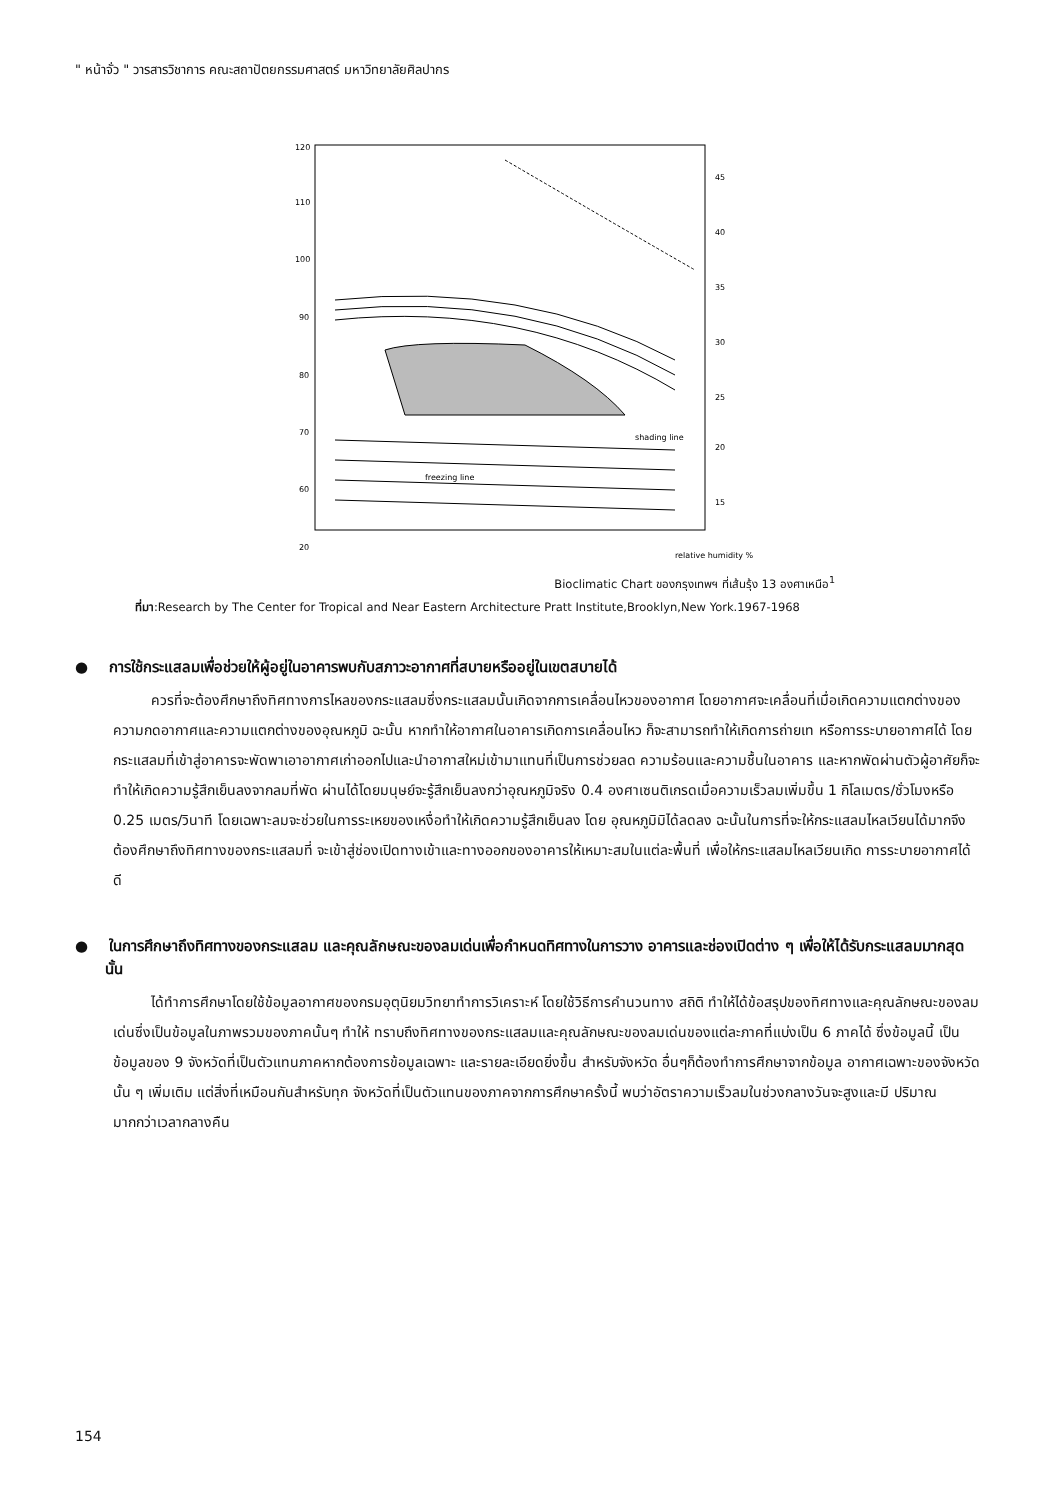" หน้าจั่ว " วารสารวิชาการ คณะสถาปัตยกรรมศาสตร์ มหาวิทยาลัยศิลปากร
120
110
100
90
80
70
60
20
45
40
35
30
25
20
15
relative humidity %
freezing line
shading line
Bioclimatic Chart ของกรุงเทพฯ ที่เส้นรุ้ง 13 องศาเหนือ<sup>1</sup>
ที่มา:Research by The Center for Tropical and Near Eastern Architecture Pratt Institute,Brooklyn,New York.1967-1968
● การใช้กระแสลมเพื่อช่วยให้ผู้อยู่ในอาคารพบกับสภาวะอากาศที่สบายหรืออยู่ในเขตสบายได้
ควรที่จะต้องศึกษาถึงทิศทางการไหลของกระแสลมซึ่งกระแสลมนั้นเกิดจากการเคลื่อนไหวของอากาศ โดยอากาศจะเคลื่อนที่เมื่อเกิดความแตกต่างของความกดอากาศและความแตกต่างของอุณหภูมิ ฉะนั้น หากทำให้อากาศในอาคารเกิดการเคลื่อนไหว ก็จะสามารถทำให้เกิดการถ่ายเท หรือการระบายอากาศได้ โดยกระแสลมที่เข้าสู่อาคารจะพัดพาเอาอากาศเก่าออกไปและนำอากาสใหม่เข้ามาแทนที่เป็นการช่วยลด ความร้อนและความชื้นในอาคาร และหากพัดผ่านตัวผู้อาศัยก็จะทำให้เกิดความรู้สึกเย็นลงจากลมที่พัด ผ่านได้โดยมนุษย์จะรู้สึกเย็นลงกว่าอุณหภูมิจริง 0.4 องศาเซนติเกรดเมื่อความเร็วลมเพิ่มขึ้น 1 กิโลเมตร/ชั่วโมงหรือ 0.25 เมตร/วินาที โดยเฉพาะลมจะช่วยในการระเหยของเหงื่อทำให้เกิดความรู้สึกเย็นลง โดย อุณหภูมิมิได้ลดลง ฉะนั้นในการที่จะให้กระแสลมไหลเวียนได้มากจึงต้องศึกษาถึงทิศทางของกระแสลมที่ จะเข้าสู่ช่องเปิดทางเข้าและทางออกของอาคารให้เหมาะสมในแต่ละพื้นที่ เพื่อให้กระแสลมไหลเวียนเกิด การระบายอากาศได้ดี
● ในการศึกษาถึงทิศทางของกระแสลม และคุณลักษณะของลมเด่นเพื่อกำหนดทิศทางในการวาง อาคารและช่องเปิดต่าง ๆ เพื่อให้ได้รับกระแสลมมากสุดนั้น
ได้ทำการศึกษาโดยใช้ข้อมูลอากาศของกรมอุตุนิยมวิทยาทำการวิเคราะห์ โดยใช้วิธีการคำนวนทาง สถิติ ทำให้ได้ข้อสรุปของทิศทางและคุณลักษณะของลมเด่นซึ่งเป็นข้อมูลในภาพรวมของภาคนั้นๆ ทำให้ ทราบถึงทิศทางของกระแสลมและคุณลักษณะของลมเด่นของแต่ละภาคที่แบ่งเป็น 6 ภาคได้ ซึ่งข้อมูลนี้ เป็นข้อมูลของ 9 จังหวัดที่เป็นตัวแทนภาคหากต้องการข้อมูลเฉพาะ และรายละเอียดยิ่งขึ้น สำหรับจังหวัด อื่นๆก็ต้องทำการศึกษาจากข้อมูล อากาศเฉพาะของจังหวัดนั้น ๆ เพิ่มเติม แต่สิ่งที่เหมือนกันสำหรับทุก จังหวัดที่เป็นตัวแทนของภาคจากการศึกษาครั้งนี้ พบว่าอัตราความเร็วลมในช่วงกลางวันจะสูงและมี ปริมาณมากกว่าเวลากลางคืน
154